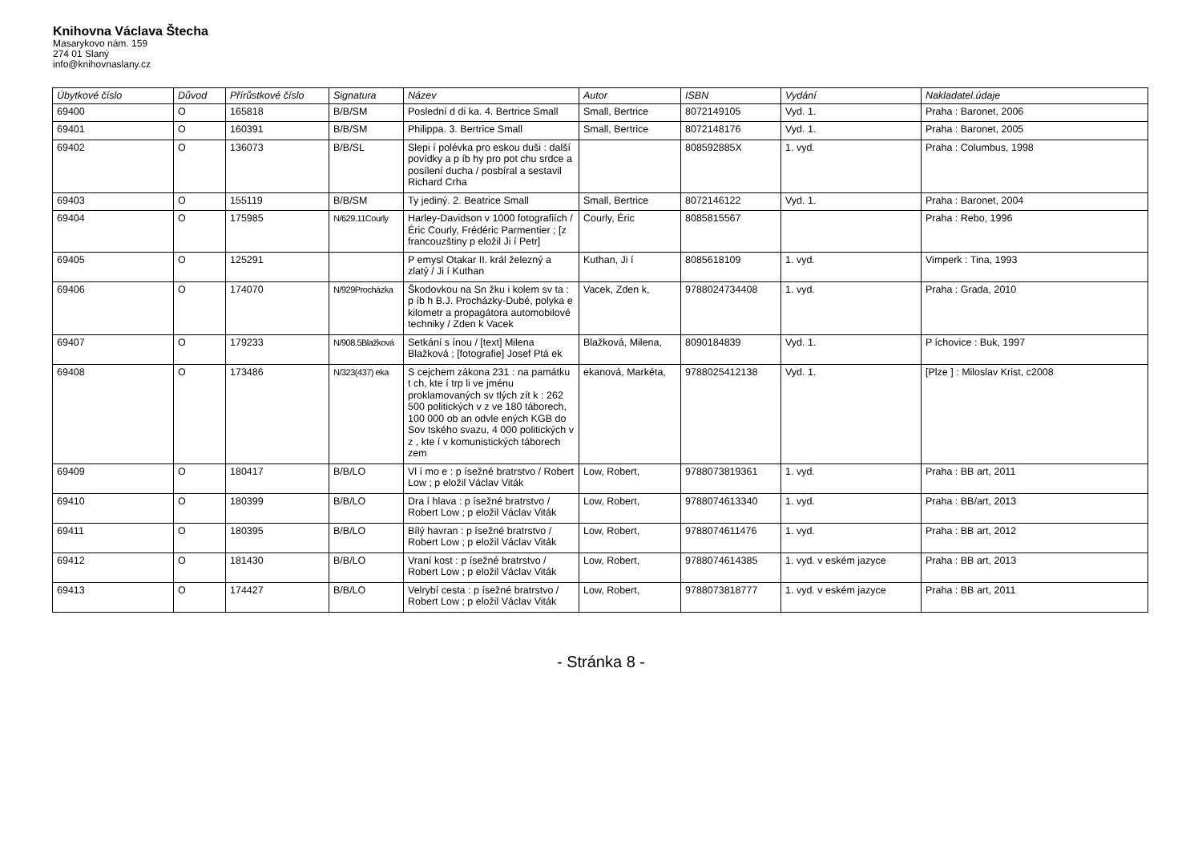Knihovna Václava Štecha
Masarykovo nám. 159
274 01 Slaný
info@knihovnaslany.cz
| Úbytkové číslo | Důvod | Přírůstkové číslo | Signatura | Název | Autor | ISBN | Vydání | Nakladatel.údaje |
| --- | --- | --- | --- | --- | --- | --- | --- | --- |
| 69400 | O | 165818 | B/B/SM | Poslední d di ka. 4. Bertrice Small | Small, Bertrice | 8072149105 | Vyd. 1. | Praha : Baronet, 2006 |
| 69401 | O | 160391 | B/B/SM | Philippa. 3. Bertrice Small | Small, Bertrice | 8072148176 | Vyd. 1. | Praha : Baronet, 2005 |
| 69402 | O | 136073 | B/B/SL | Slepi í polévka pro eskou duši : další povídky a p íb hy pro pot chu srdce a posílení ducha / posbíral a sestavil Richard Crha | | 808592885X | 1. vyd. | Praha : Columbus, 1998 |
| 69403 | O | 155119 | B/B/SM | Ty jediný. 2. Beatrice Small | Small, Bertrice | 8072146122 | Vyd. 1. | Praha : Baronet, 2004 |
| 69404 | O | 175985 | N/629.11Courly | Harley-Davidson v 1000 fotografiích / Éric Courly, Frédéric Parmentier ; [z francouzštiny p eložil Ji í Petr] | Courly, Éric | 8085815567 | | Praha : Rebo, 1996 |
| 69405 | O | 125291 | | P emysl Otakar II. král železný a zlatý / Ji í Kuthan | Kuthan, Ji í | 8085618109 | 1. vyd. | Vimperk : Tina, 1993 |
| 69406 | O | 174070 | N/929Procházka | Škodovkou na Sn žku i kolem sv ta : p íb h B.J. Procházky-Dubé, polyka e kilometr a propagátora automobilové techniky / Zden k Vacek | Vacek, Zden k, | 9788024734408 | 1. vyd. | Praha : Grada, 2010 |
| 69407 | O | 179233 | N/908.5Blažková | Setkání s ínou / [text] Milena Blažková ; [fotografie] Josef Ptá ek | Blažková, Milena, | 8090184839 | Vyd. 1. | P íchovice : Buk, 1997 |
| 69408 | O | 173486 | N/323(437) eka | S cejchem zákona 231 : na památku t ch, kte í trp li ve jménu proklamovaných sv tlých zít k : 262 500 politických v z ve 180 táborech, 100 000 ob an odvle ených KGB do Sov tského svazu, 4 000 politických v z , kte í v komunistických táborech zem | ekanová, Markéta, | 9788025412138 | Vyd. 1. | [Plze ] : Miloslav Krist, c2008 |
| 69409 | O | 180417 | B/B/LO | Vl í mo e : p ísežné bratrstvo / Robert Low ; p eložil Václav Viták | Low, Robert, | 9788073819361 | 1. vyd. | Praha : BB art, 2011 |
| 69410 | O | 180399 | B/B/LO | Dra í hlava : p ísežné bratrstvo / Robert Low ; p eložil Václav Viták | Low, Robert, | 9788074613340 | 1. vyd. | Praha : BB/art, 2013 |
| 69411 | O | 180395 | B/B/LO | Bílý havran : p ísežné bratrstvo / Robert Low ; p eložil Václav Viták | Low, Robert, | 9788074611476 | 1. vyd. | Praha : BB art, 2012 |
| 69412 | O | 181430 | B/B/LO | Vraní kost : p ísežné bratrstvo / Robert Low ; p eložil Václav Viták | Low, Robert, | 9788074614385 | 1. vyd. v eském jazyce | Praha : BB art, 2013 |
| 69413 | O | 174427 | B/B/LO | Velrybí cesta : p ísežné bratrstvo / Robert Low ; p eložil Václav Viták | Low, Robert, | 9788073818777 | 1. vyd. v eském jazyce | Praha : BB art, 2011 |
- Stránka 8 -